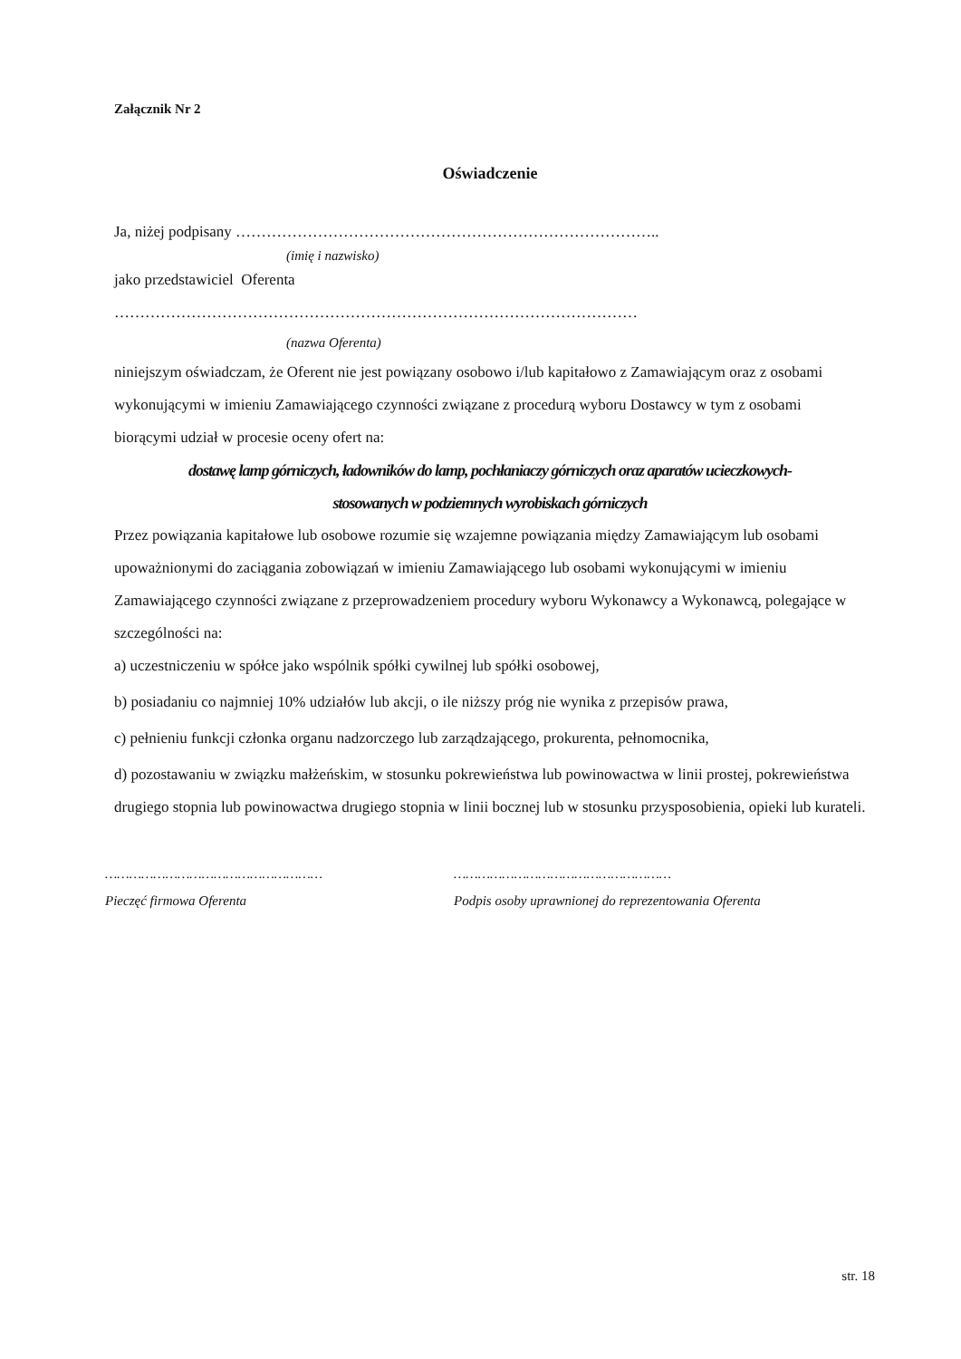Załącznik Nr 2
Oświadczenie
Ja, niżej podpisany ………………………………………………………………………..
(imię i nazwisko)
jako przedstawiciel Oferenta
…………………………………………………………………………………………
(nazwa Oferenta)
niniejszym oświadczam, że Oferent nie jest powiązany osobowo i/lub kapitałowo z Zamawiającym oraz z osobami wykonującymi w imieniu Zamawiającego czynności związane z procedurą wyboru Dostawcy w tym z osobami biorącymi udział w procesie oceny ofert na:
dostawę lamp górniczych, ładowników do lamp, pochłaniaczy górniczych oraz aparatów ucieczkowych-
stosowanych w podziemnych wyrobiskach górniczych
Przez powiązania kapitałowe lub osobowe rozumie się wzajemne powiązania między Zamawiającym lub osobami upoważnionymi do zaciągania zobowiązań w imieniu Zamawiającego lub osobami wykonującymi w imieniu Zamawiającego czynności związane z przeprowadzeniem procedury wyboru Wykonawcy a Wykonawcą, polegające w szczególności na:
a) uczestniczeniu w spółce jako wspólnik spółki cywilnej lub spółki osobowej,
b) posiadaniu co najmniej 10% udziałów lub akcji, o ile niższy próg nie wynika z przepisów prawa,
c) pełnieniu funkcji członka organu nadzorczego lub zarządzającego, prokurenta, pełnomocnika,
d) pozostawaniu w związku małżeńskim, w stosunku pokrewieństwa lub powinowactwa w linii prostej, pokrewieństwa drugiego stopnia lub powinowactwa drugiego stopnia w linii bocznej lub w stosunku przysposobienia, opieki lub kurateli.
………………………………………………
Pieczęć firmowa Oferenta
………………………………………………
Podpis osoby uprawnionej do reprezentowania Oferenta
str. 18